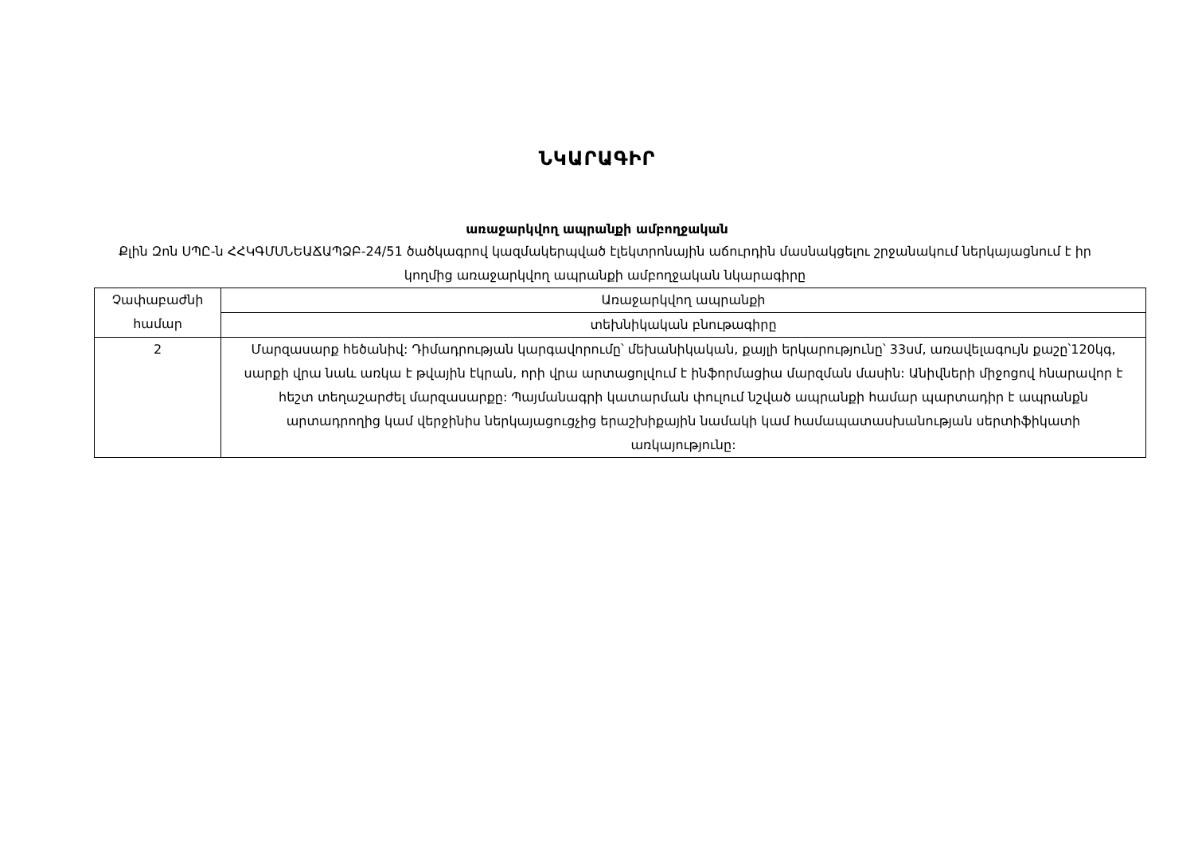ՆԿԱՐԱԳԻՐ
առաջարկվող ապրանքի ամբողջական
Քլին Զոն ՍՊԸ-ն ՀՀԿԳՄՍՆԵԱՃԱՊՁԲ-24/51 ծածկագրով կազմակերպված էլեկտրոնային աճուրդին մասնակցելու շրջանակում ներկայացնում է իր կողմից առաջարկվող ապրանքի ամբողջական նկարագիրը
| Չափաբաժնի համար | Առաջարկվող ապրանքի |
| | տեխնիկական բնութագիրը |
| 2 | Մարզասարք հեծանիվ: Դիմադրության կարգավորումը՝ մեխանիկական, քայլի երկարությունը՝ 33սմ, առավելագույն քաշը՝120կգ, սարքի վրա նաև առկա է թվային էկրան, որի վրա արտացոլվում է ինֆորմացիա մարզման մասին: Անիվների միջոցով հնարավոր է հեշտ տեղաշարժել մարզասարքը: Պայմանագրի կատարման փուլում նշված ապրանքի համար պարտադիր է ապրանքն արտադրողից կամ վերջինիս ներկայացուցչից երաշխիքային նամակի կամ համապատասխանության սերտիֆիկատի առկայությունը: |